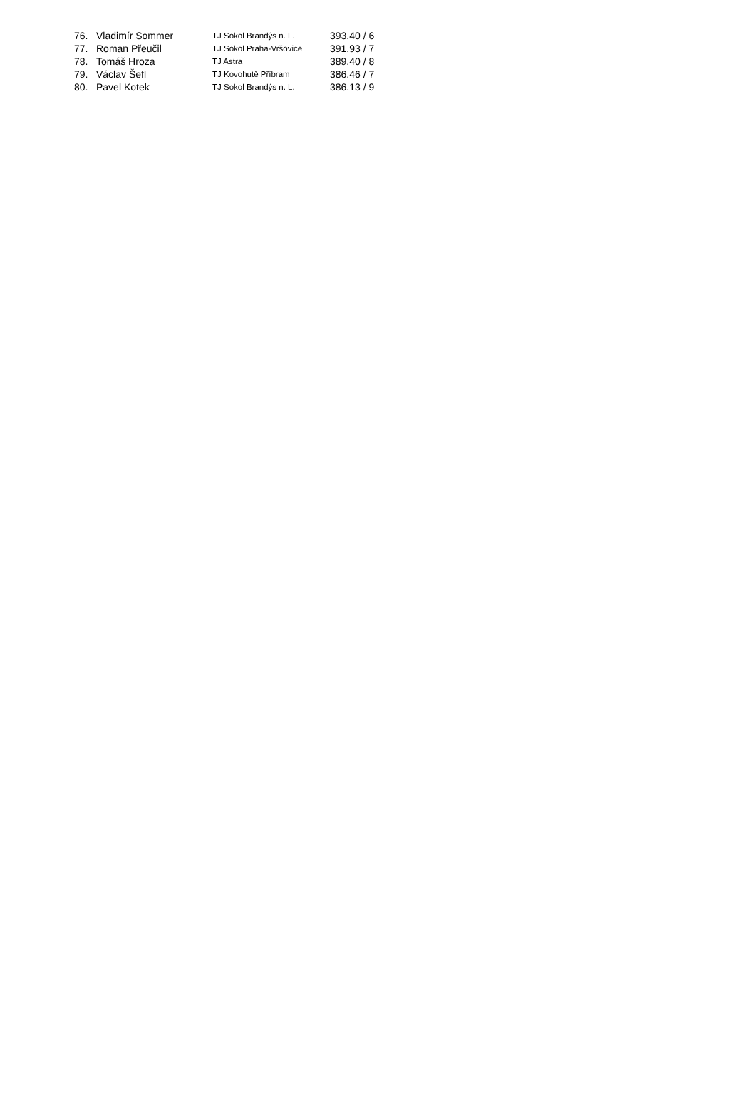| 76. | Vladimír Sommer | TJ Sokol Brandýs n. L. | 393.40 / 6 |
| 77. | Roman Přeučil | TJ Sokol Praha-Vršovice | 391.93 / 7 |
| 78. | Tomáš Hroza | TJ Astra | 389.40 / 8 |
| 79. | Václav Šefl | TJ Kovohutě Příbram | 386.46 / 7 |
| 80. | Pavel Kotek | TJ Sokol Brandýs n. L. | 386.13 / 9 |